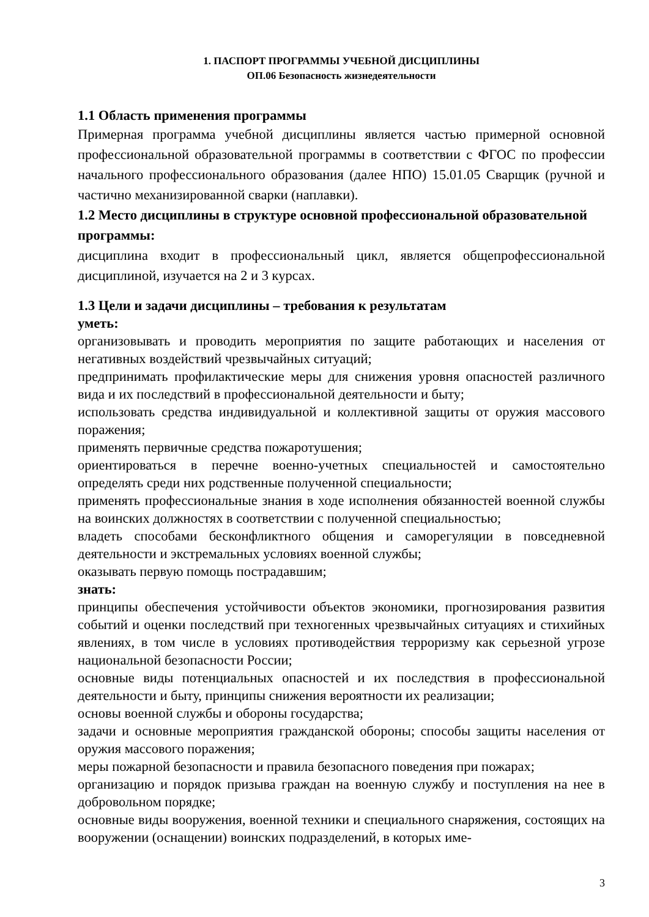1. ПАСПОРТ ПРОГРАММЫ УЧЕБНОЙ ДИСЦИПЛИНЫ
ОП.06 Безопасность жизнедеятельности
1.1 Область применения программы
Примерная программа учебной дисциплины является частью примерной основной профессиональной образовательной программы в соответствии с ФГОС по профессии начального профессионального образования (далее НПО) 15.01.05 Сварщик (ручной и частично механизированной сварки (наплавки).
1.2 Место дисциплины в структуре основной профессиональной образовательной программы:
дисциплина входит в профессиональный цикл, является общепрофессиональной дисциплиной, изучается на 2 и 3 курсах.
1.3 Цели и задачи дисциплины – требования к результатам
уметь:
организовывать и проводить мероприятия по защите работающих и населения от негативных воздействий чрезвычайных ситуаций;
предпринимать профилактические меры для снижения уровня опасностей различного вида и их последствий в профессиональной деятельности и быту;
использовать средства индивидуальной и коллективной защиты от оружия массового поражения;
применять первичные средства пожаротушения;
ориентироваться в перечне военно-учетных специальностей и самостоятельно определять среди них родственные полученной специальности;
применять профессиональные знания в ходе исполнения обязанностей военной службы на воинских должностях в соответствии с полученной специальностью;
владеть способами бесконфликтного общения и саморегуляции в повседневной деятельности и экстремальных условиях военной службы;
оказывать первую помощь пострадавшим;
знать:
принципы обеспечения устойчивости объектов экономики, прогнозирования развития событий и оценки последствий при техногенных чрезвычайных ситуациях и стихийных явлениях, в том числе в условиях противодействия терроризму как серьезной угрозе национальной безопасности России;
основные виды потенциальных опасностей и их последствия в профессиональной деятельности и быту, принципы снижения вероятности их реализации;
основы военной службы и обороны государства;
задачи и основные мероприятия гражданской обороны; способы защиты населения от оружия массового поражения;
меры пожарной безопасности и правила безопасного поведения при пожарах;
организацию и порядок призыва граждан на военную службу и поступления на нее в добровольном порядке;
основные виды вооружения, военной техники и специального снаряжения, состоящих на вооружении (оснащении) воинских подразделений, в которых име-
3